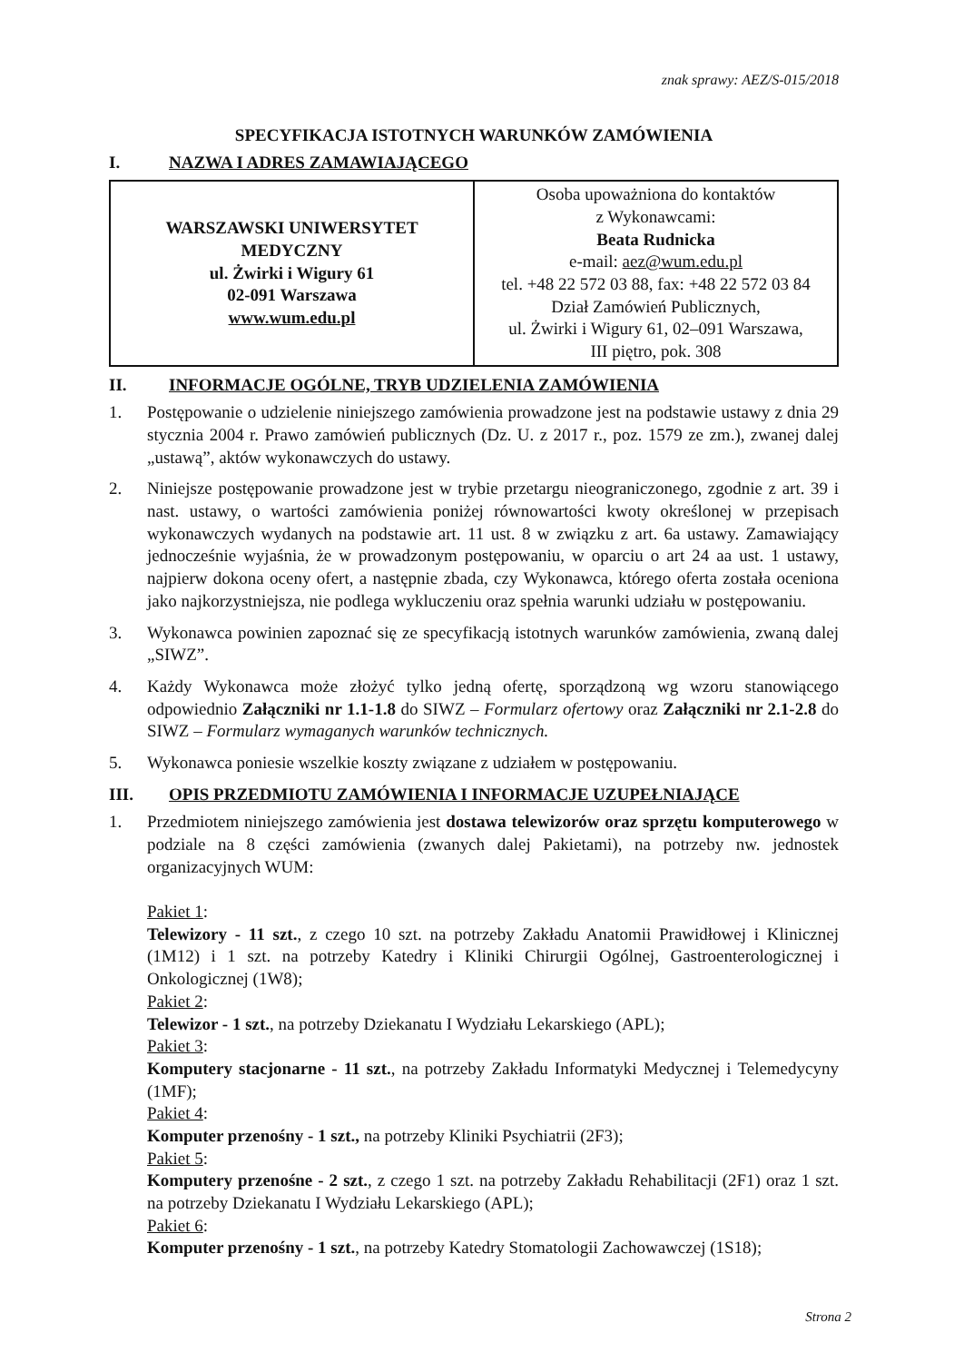znak sprawy: AEZ/S-015/2018
SPECYFIKACJA ISTOTNYCH WARUNKÓW ZAMÓWIENIA
I. NAZWA I ADRES ZAMAWIAJĄCEGO
| WARSZAWSKI UNIWERSYTET MEDYCZNY ul. Żwirki i Wigury 61 02-091 Warszawa www.wum.edu.pl | Osoba upoważniona do kontaktów z Wykonawcami: Beata Rudnicka e-mail: aez@wum.edu.pl tel. +48 22 572 03 88, fax: +48 22 572 03 84 Dział Zamówień Publicznych, ul. Żwirki i Wigury 61, 02–091 Warszawa, III piętro, pok. 308 |
II. INFORMACJE OGÓLNE, TRYB UDZIELENIA ZAMÓWIENIA
1. Postępowanie o udzielenie niniejszego zamówienia prowadzone jest na podstawie ustawy z dnia 29 stycznia 2004 r. Prawo zamówień publicznych (Dz. U. z 2017 r., poz. 1579 ze zm.), zwanej dalej „ustawą”, aktów wykonawczych do ustawy.
2. Niniejsze postępowanie prowadzone jest w trybie przetargu nieograniczonego, zgodnie z art. 39 i nast. ustawy, o wartości zamówienia poniżej równowartości kwoty określonej w przepisach wykonawczych wydanych na podstawie art. 11 ust. 8 w związku z art. 6a ustawy. Zamawiający jednocześnie wyjaśnia, że w prowadzonym postępowaniu, w oparciu o art 24 aa ust. 1 ustawy, najpierw dokona oceny ofert, a następnie zbada, czy Wykonawca, którego oferta została oceniona jako najkorzystniejsza, nie podlega wykluczeniu oraz spełnia warunki udziału w postępowaniu.
3. Wykonawca powinien zapoznać się ze specyfikacją istotnych warunków zamówienia, zwaną dalej „SIWZ”.
4. Każdy Wykonawca może złożyć tylko jedną ofertę, sporządzoną wg wzoru stanowiącego odpowiednio Załączniki nr 1.1-1.8 do SIWZ – Formularz ofertowy oraz Załączniki nr 2.1-2.8 do SIWZ – Formularz wymaganych warunków technicznych.
5. Wykonawca poniesie wszelkie koszty związane z udziałem w postępowaniu.
III. OPIS PRZEDMIOTU ZAMÓWIENIA I INFORMACJE UZUPEŁNIAJĄCE
1. Przedmiotem niniejszego zamówienia jest dostawa telewizorów oraz sprzętu komputerowego w podziale na 8 części zamówienia (zwanych dalej Pakietami), na potrzeby nw. jednostek organizacyjnych WUM:
Pakiet 1:
Telewizory - 11 szt., z czego 10 szt. na potrzeby Zakładu Anatomii Prawidłowej i Klinicznej (1M12) i 1 szt. na potrzeby Katedry i Kliniki Chirurgii Ogólnej, Gastroenterologicznej i Onkologicznej (1W8);
Pakiet 2:
Telewizor - 1 szt., na potrzeby Dziekanatu I Wydziału Lekarskiego (APL);
Pakiet 3:
Komputery stacjonarne - 11 szt., na potrzeby Zakładu Informatyki Medycznej i Telemedycyny (1MF);
Pakiet 4:
Komputer przenośny - 1 szt., na potrzeby Kliniki Psychiatrii (2F3);
Pakiet 5:
Komputery przenośne - 2 szt., z czego 1 szt. na potrzeby Zakładu Rehabilitacji (2F1) oraz 1 szt. na potrzeby Dziekanatu I Wydziału Lekarskiego (APL);
Pakiet 6:
Komputer przenośny - 1 szt., na potrzeby Katedry Stomatologii Zachowawczej (1S18);
Strona 2